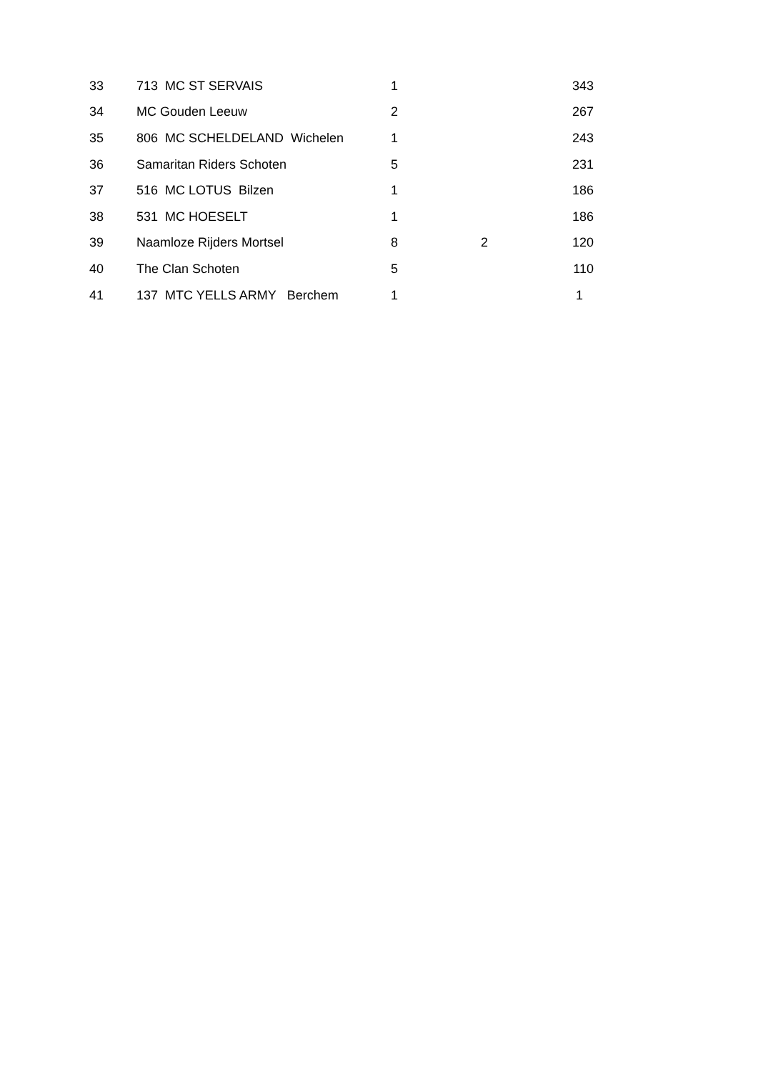| 33 | 713 MC ST SERVAIS | 1 | | 343 |
| 34 | MC Gouden Leeuw | 2 | | 267 |
| 35 | 806 MC SCHELDELAND Wichelen | 1 | | 243 |
| 36 | Samaritan Riders Schoten | 5 | | 231 |
| 37 | 516 MC LOTUS Bilzen | 1 | | 186 |
| 38 | 531 MC HOESELT | 1 | | 186 |
| 39 | Naamloze Rijders Mortsel | 8 | 2 | 120 |
| 40 | The Clan Schoten | 5 | | 110 |
| 41 | 137 MTC YELLS ARMY Berchem | 1 | | 1 |